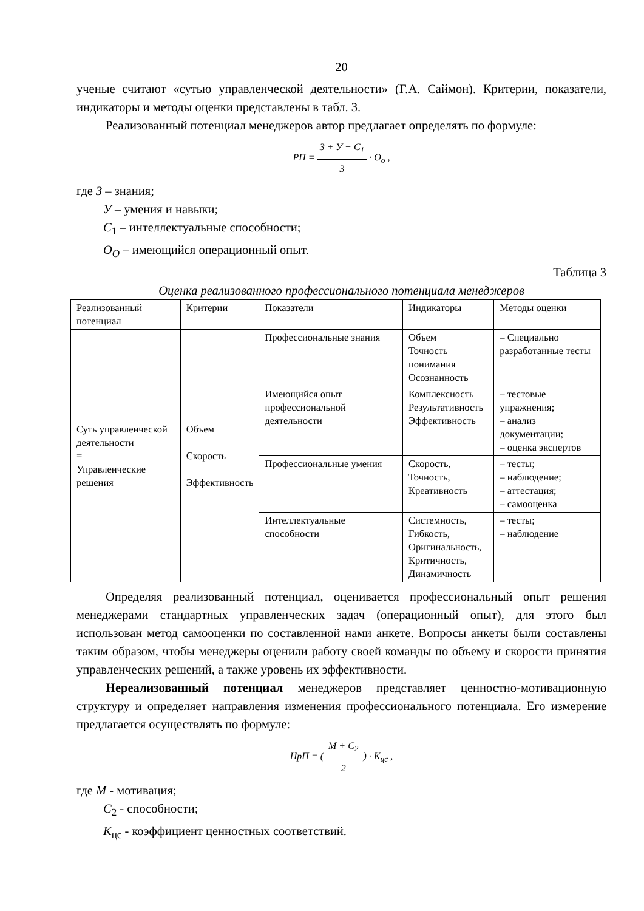20
ученые считают «сутью управленческой деятельности» (Г.А. Саймон). Критерии, показатели, индикаторы и методы оценки представлены в табл. 3.
Реализованный потенциал менеджеров автор предлагает определять по формуле:
РП = З + У + С<sub>1</sub> 3 · О<sub>о</sub> ,
где З – знания;
У – умения и навыки;
С<sub>1</sub> – интеллектуальные способности;
О<sub>О</sub> – имеющийся операционный опыт.
Таблица 3
Оценка реализованного профессионального потенциала менеджеров
| Реализованный потенциал | Критерии | Показатели | Индикаторы | Методы оценки |
| Суть управленческой деятельности = Управленческие решения | Объем Скорость Эффективность | Профессиональные знания | Объем Точность понимания Осознанность | – Специально разработанные тесты |
| | | Имеющийся опыт профессиональной деятельности | Комплексность Результативность Эффективность | – тестовые упражнения; – анализ документации; – оценка экспертов |
| | | Профессиональные умения | Скорость, Точность, Креативность | – тесты; – наблюдение; – аттестация; – самооценка |
| | | Интеллектуальные способности | Системность, Гибкость, Оригинальность, Критичность, Динамичность | – тесты; – наблюдение |
Определяя реализованный потенциал, оценивается профессиональный опыт решения менеджерами стандартных управленческих задач (операционный опыт), для этого был использован метод самооценки по составленной нами анкете. Вопросы анкеты были составлены таким образом, чтобы менеджеры оценили работу своей команды по объему и скорости принятия управленческих решений, а также уровень их эффективности.
Нереализованный потенциал менеджеров представляет ценностно-мотивационную структуру и определяет направления изменения профессионального потенциала. Его измерение предлагается осуществлять по формуле:
НрП = ( М + С<sub>2</sub> 2 ) · К<sub>цс</sub> ,
где М - мотивация;
С<sub>2</sub> - способности;
К<sub>цс</sub> - коэффициент ценностных соответствий.